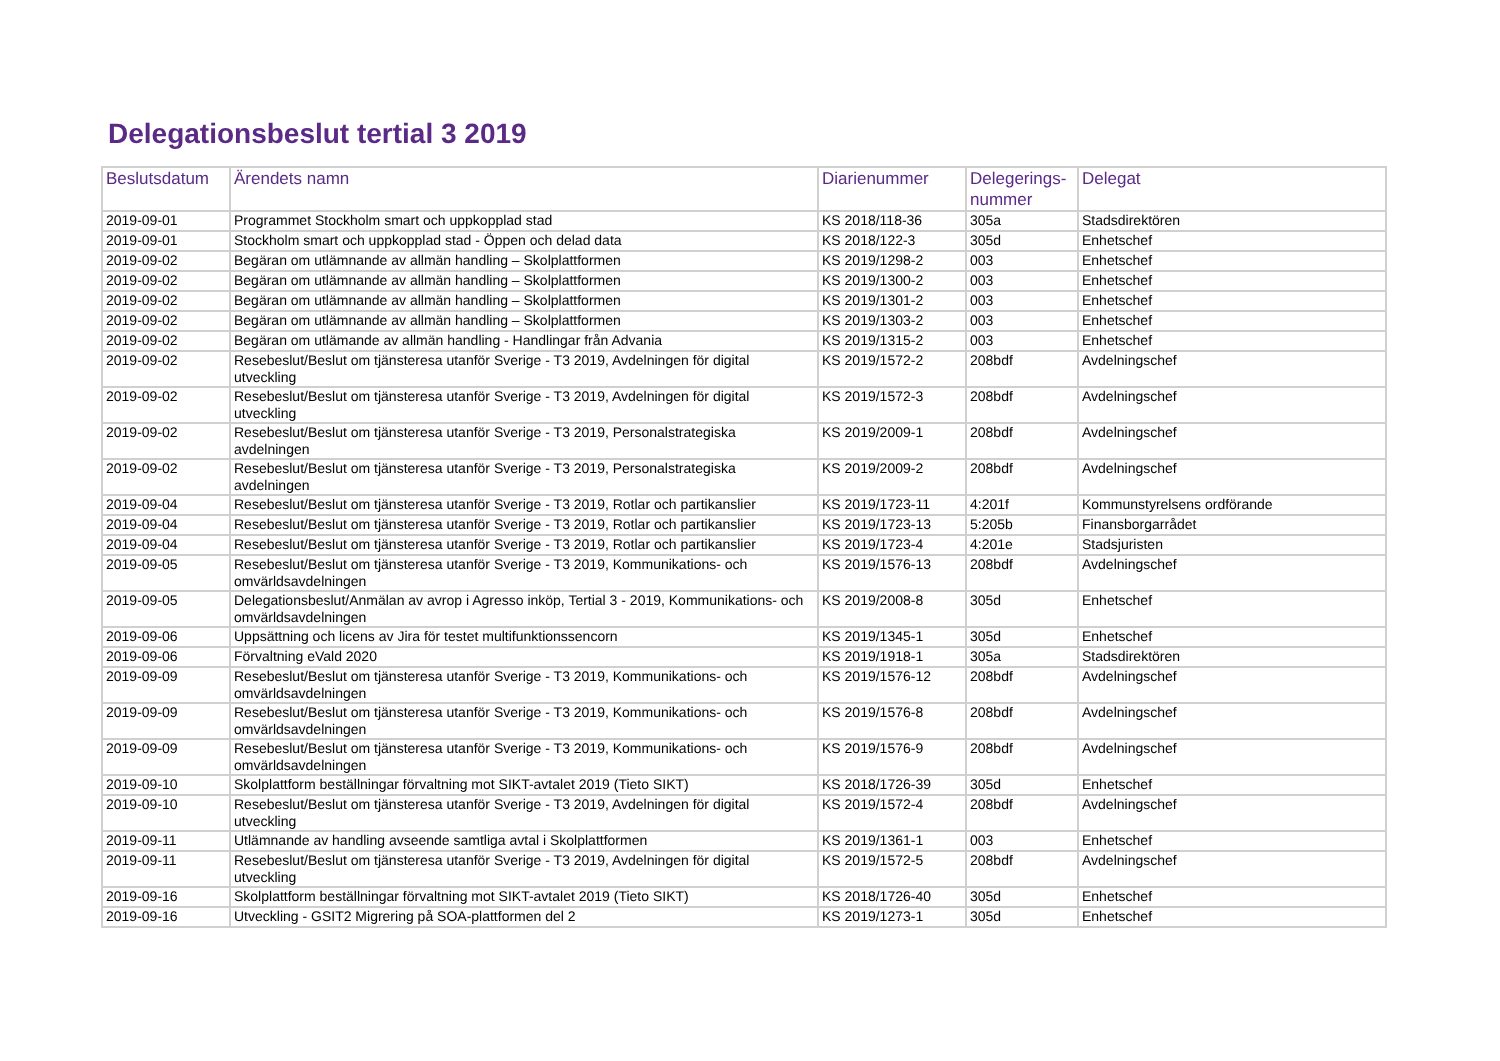Delegationsbeslut tertial 3 2019
| Beslutsdatum | Ärendets namn | Diarienummer | Delegerings- nummer | Delegat |
| --- | --- | --- | --- | --- |
| 2019-09-01 | Programmet Stockholm smart och uppkopplad stad | KS 2018/118-36 | 305a | Stadsdirektören |
| 2019-09-01 | Stockholm smart och uppkopplad stad - Öppen och delad data | KS 2018/122-3 | 305d | Enhetschef |
| 2019-09-02 | Begäran om utlämnande av allmän handling – Skolplattformen | KS 2019/1298-2 | 003 | Enhetschef |
| 2019-09-02 | Begäran om utlämnande av allmän handling – Skolplattformen | KS 2019/1300-2 | 003 | Enhetschef |
| 2019-09-02 | Begäran om utlämnande av allmän handling – Skolplattformen | KS 2019/1301-2 | 003 | Enhetschef |
| 2019-09-02 | Begäran om utlämnande av allmän handling – Skolplattformen | KS 2019/1303-2 | 003 | Enhetschef |
| 2019-09-02 | Begäran om utlämande av allmän handling - Handlingar från Advania | KS 2019/1315-2 | 003 | Enhetschef |
| 2019-09-02 | Resebeslut/Beslut om tjänsteresa utanför Sverige - T3 2019, Avdelningen för digital utveckling | KS 2019/1572-2 | 208bdf | Avdelningschef |
| 2019-09-02 | Resebeslut/Beslut om tjänsteresa utanför Sverige - T3 2019, Avdelningen för digital utveckling | KS 2019/1572-3 | 208bdf | Avdelningschef |
| 2019-09-02 | Resebeslut/Beslut om tjänsteresa utanför Sverige - T3 2019, Personalstrategiska avdelningen | KS 2019/2009-1 | 208bdf | Avdelningschef |
| 2019-09-02 | Resebeslut/Beslut om tjänsteresa utanför Sverige - T3 2019, Personalstrategiska avdelningen | KS 2019/2009-2 | 208bdf | Avdelningschef |
| 2019-09-04 | Resebeslut/Beslut om tjänsteresa utanför Sverige - T3 2019, Rotlar och partikanslier | KS 2019/1723-11 | 4:201f | Kommunstyrelsens ordförande |
| 2019-09-04 | Resebeslut/Beslut om tjänsteresa utanför Sverige - T3 2019, Rotlar och partikanslier | KS 2019/1723-13 | 5:205b | Finansborgarrådet |
| 2019-09-04 | Resebeslut/Beslut om tjänsteresa utanför Sverige - T3 2019, Rotlar och partikanslier | KS 2019/1723-4 | 4:201e | Stadsjuristen |
| 2019-09-05 | Resebeslut/Beslut om tjänsteresa utanför Sverige - T3 2019, Kommunikations- och omvärldsavdelningen | KS 2019/1576-13 | 208bdf | Avdelningschef |
| 2019-09-05 | Delegationsbeslut/Anmälan av avrop i Agresso inköp, Tertial 3 - 2019, Kommunikations- och omvärldsavdelningen | KS 2019/2008-8 | 305d | Enhetschef |
| 2019-09-06 | Uppsättning och licens av Jira för testet multifunktionssencorn | KS 2019/1345-1 | 305d | Enhetschef |
| 2019-09-06 | Förvaltning eVald 2020 | KS 2019/1918-1 | 305a | Stadsdirektören |
| 2019-09-09 | Resebeslut/Beslut om tjänsteresa utanför Sverige - T3 2019, Kommunikations- och omvärldsavdelningen | KS 2019/1576-12 | 208bdf | Avdelningschef |
| 2019-09-09 | Resebeslut/Beslut om tjänsteresa utanför Sverige - T3 2019, Kommunikations- och omvärldsavdelningen | KS 2019/1576-8 | 208bdf | Avdelningschef |
| 2019-09-09 | Resebeslut/Beslut om tjänsteresa utanför Sverige - T3 2019, Kommunikations- och omvärldsavdelningen | KS 2019/1576-9 | 208bdf | Avdelningschef |
| 2019-09-10 | Skolplattform beställningar förvaltning mot SIKT-avtalet 2019 (Tieto SIKT) | KS 2018/1726-39 | 305d | Enhetschef |
| 2019-09-10 | Resebeslut/Beslut om tjänsteresa utanför Sverige - T3 2019, Avdelningen för digital utveckling | KS 2019/1572-4 | 208bdf | Avdelningschef |
| 2019-09-11 | Utlämnande av handling avseende samtliga avtal i Skolplattformen | KS 2019/1361-1 | 003 | Enhetschef |
| 2019-09-11 | Resebeslut/Beslut om tjänsteresa utanför Sverige - T3 2019, Avdelningen för digital utveckling | KS 2019/1572-5 | 208bdf | Avdelningschef |
| 2019-09-16 | Skolplattform beställningar förvaltning mot SIKT-avtalet 2019 (Tieto SIKT) | KS 2018/1726-40 | 305d | Enhetschef |
| 2019-09-16 | Utveckling - GSIT2 Migrering på SOA-plattformen del 2 | KS 2019/1273-1 | 305d | Enhetschef |